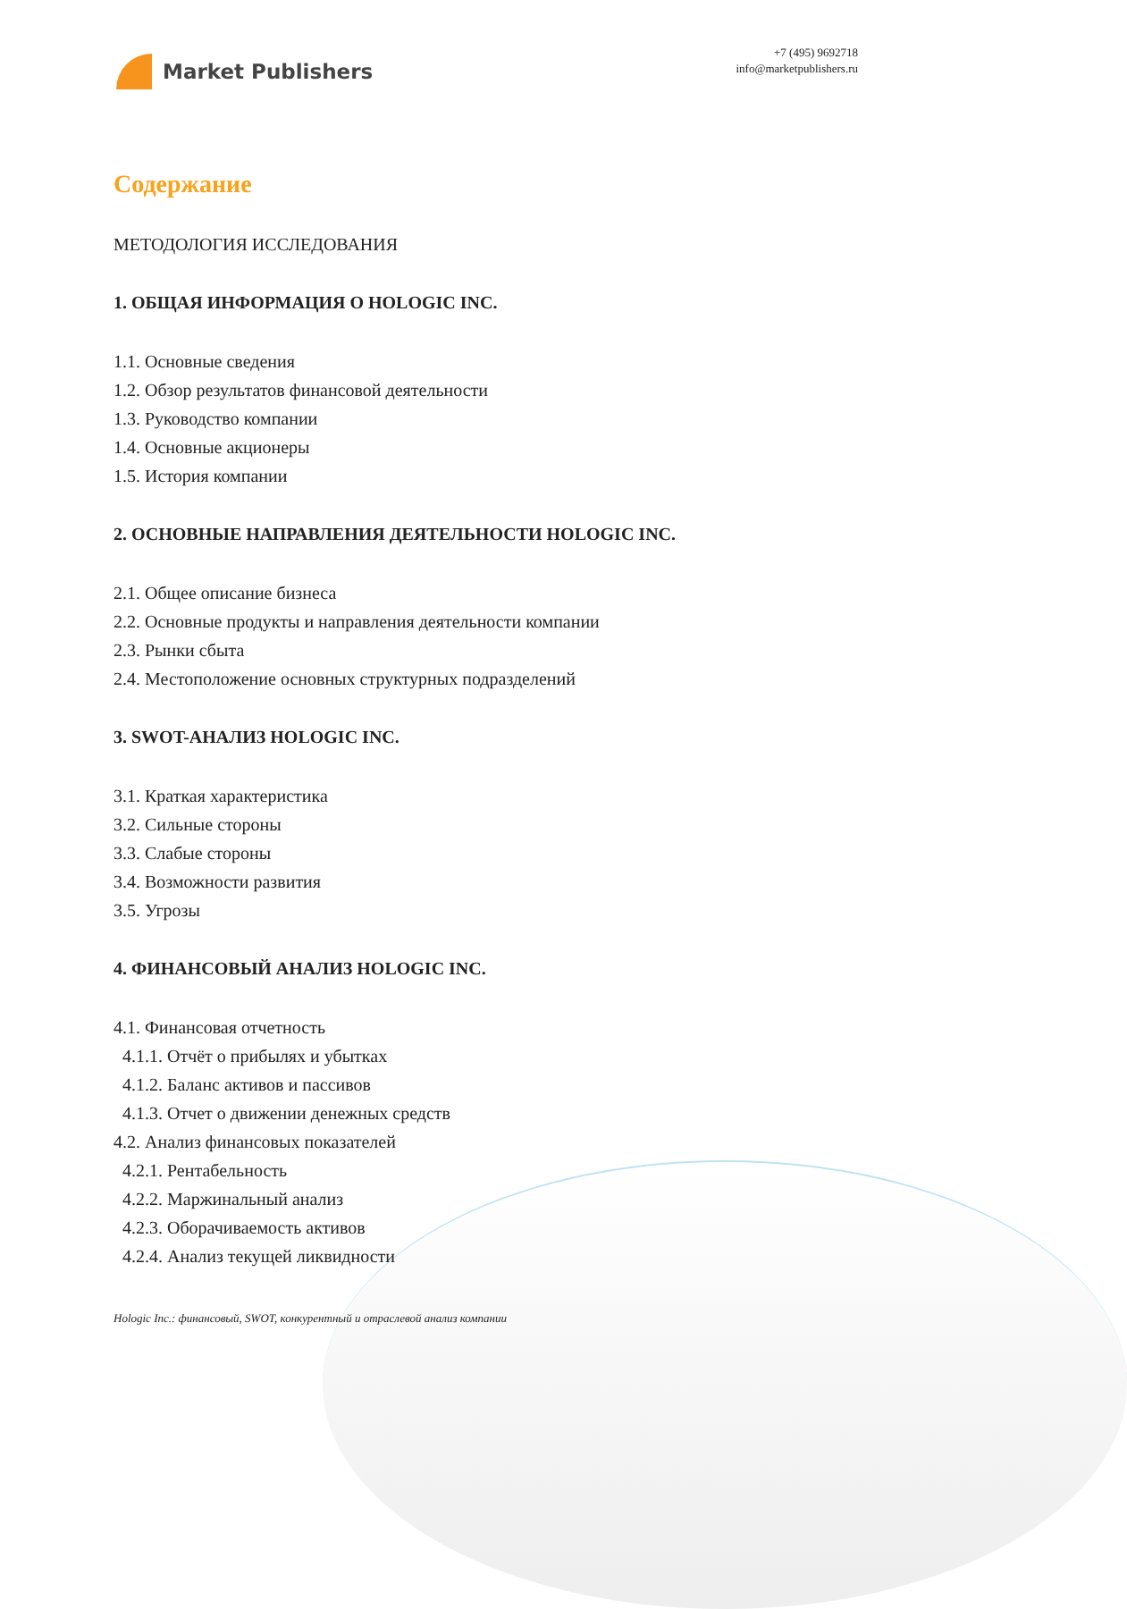Market Publishers
+7 (495) 9692718
info@marketpublishers.ru
Содержание
МЕТОДОЛОГИЯ ИССЛЕДОВАНИЯ
1. ОБЩАЯ ИНФОРМАЦИЯ О HOLOGIC INC.
1.1. Основные сведения
1.2. Обзор результатов финансовой деятельности
1.3. Руководство компании
1.4. Основные акционеры
1.5. История компании
2. ОСНОВНЫЕ НАПРАВЛЕНИЯ ДЕЯТЕЛЬНОСТИ HOLOGIC INC.
2.1. Общее описание бизнеса
2.2. Основные продукты и направления деятельности компании
2.3. Рынки сбыта
2.4. Местоположение основных структурных подразделений
3. SWOT-АНАЛИЗ HOLOGIC INC.
3.1. Краткая характеристика
3.2. Сильные стороны
3.3. Слабые стороны
3.4. Возможности развития
3.5. Угрозы
4. ФИНАНСОВЫЙ АНАЛИЗ HOLOGIC INC.
4.1. Финансовая отчетность
4.1.1. Отчёт о прибылях и убытках
4.1.2. Баланс активов и пассивов
4.1.3. Отчет о движении денежных средств
4.2. Анализ финансовых показателей
4.2.1. Рентабельность
4.2.2. Маржинальный анализ
4.2.3. Оборачиваемость активов
4.2.4. Анализ текущей ликвидности
Hologic Inc.: финансовый, SWOT, конкурентный и отраслевой анализ компании